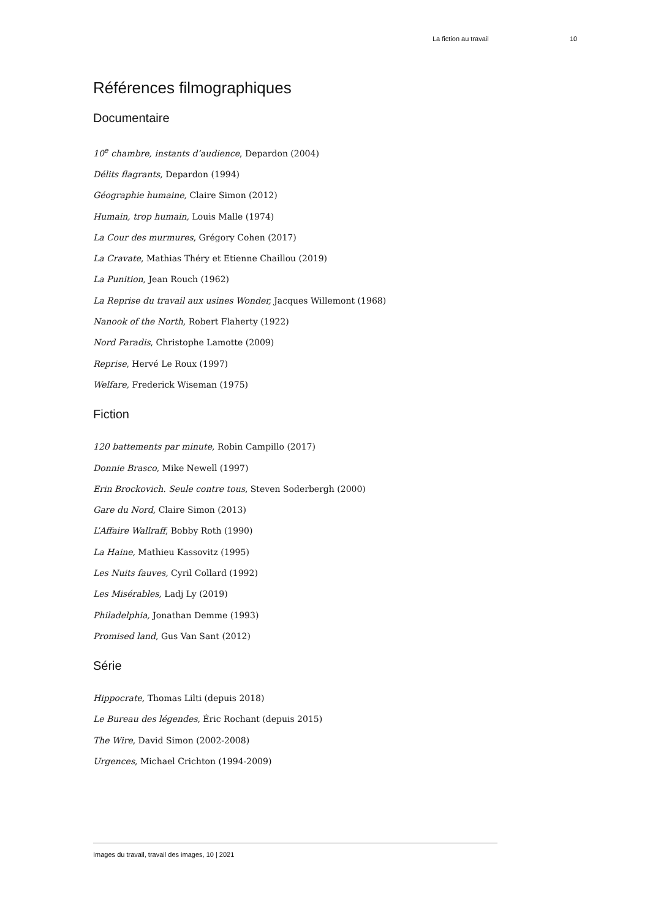La fiction au travail 10
Références filmographiques
Documentaire
10<sup>e</sup> chambre, instants d’audience, Depardon (2004)
Délits flagrants, Depardon (1994)
Géographie humaine, Claire Simon (2012)
Humain, trop humain, Louis Malle (1974)
La Cour des murmures, Grégory Cohen (2017)
La Cravate, Mathias Théry et Etienne Chaillou (2019)
La Punition, Jean Rouch (1962)
La Reprise du travail aux usines Wonder, Jacques Willemont (1968)
Nanook of the North, Robert Flaherty (1922)
Nord Paradis, Christophe Lamotte (2009)
Reprise, Hervé Le Roux (1997)
Welfare, Frederick Wiseman (1975)
Fiction
120 battements par minute, Robin Campillo (2017)
Donnie Brasco, Mike Newell (1997)
Erin Brockovich. Seule contre tous, Steven Soderbergh (2000)
Gare du Nord, Claire Simon (2013)
L’Affaire Wallraff, Bobby Roth (1990)
La Haine, Mathieu Kassovitz (1995)
Les Nuits fauves, Cyril Collard (1992)
Les Misérables, Ladj Ly (2019)
Philadelphia, Jonathan Demme (1993)
Promised land, Gus Van Sant (2012)
Série
Hippocrate, Thomas Lilti (depuis 2018)
Le Bureau des légendes, Éric Rochant (depuis 2015)
The Wire, David Simon (2002-2008)
Urgences, Michael Crichton (1994-2009)
Images du travail, travail des images, 10 | 2021